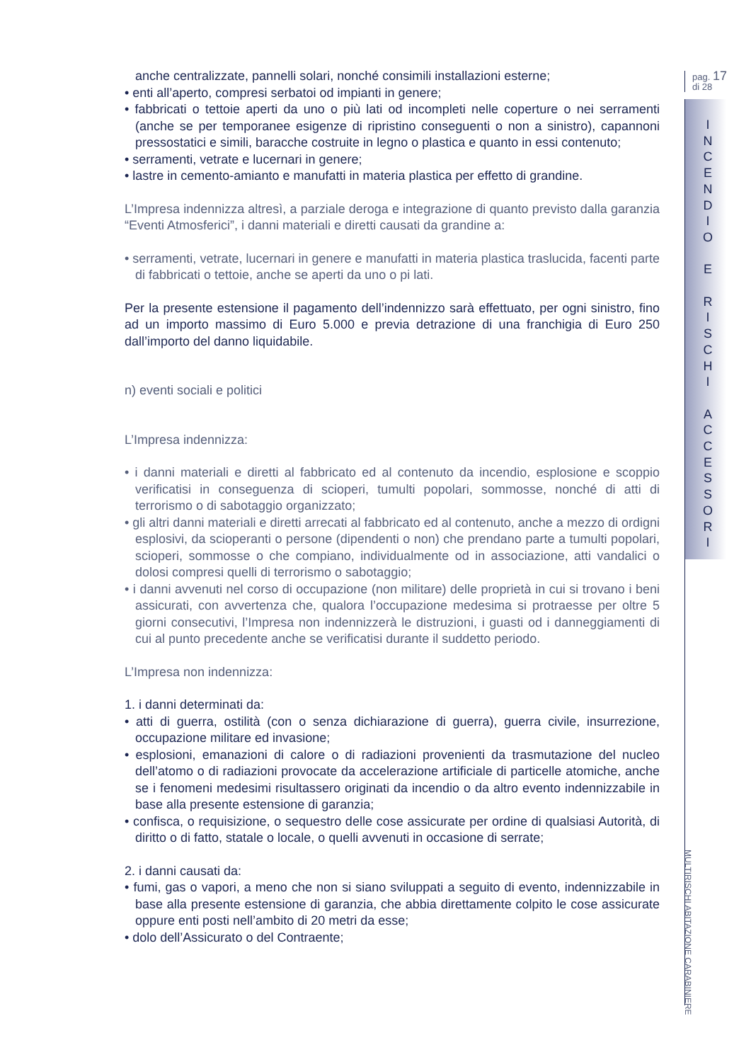pag. 17
di 28
I
N
C
E
N
D
I
O
E
R
I
S
C
H
I
A
C
C
E
S
S
O
R
I
MULTIRISCHI ABITAZIONE CARABINIERE
anche centralizzate, pannelli solari, nonché consimili installazioni esterne;
• enti all’aperto, compresi serbatoi od impianti in genere;
• fabbricati o tettoie aperti da uno o più lati od incompleti nelle coperture o nei serramenti (anche se per temporanee esigenze di ripristino conseguenti o non a sinistro), capannoni pressostatici e simili, baracche costruite in legno o plastica e quanto in essi contenuto;
• serramenti, vetrate e lucernari in genere;
• lastre in cemento-amianto e manufatti in materia plastica per effetto di grandine.
L’Impresa indennizza altresì, a parziale deroga e integrazione di quanto previsto dalla garanzia “Eventi Atmosferici”, i danni materiali e diretti causati da grandine a:
• serramenti, vetrate, lucernari in genere e manufatti in materia plastica traslucida, facenti parte di fabbricati o tettoie, anche se aperti da uno o pi lati.
Per la presente estensione il pagamento dell’indennizzo sarà effettuato, per ogni sinistro, fino ad un importo massimo di Euro 5.000 e previa detrazione di una franchigia di Euro 250 dall’importo del danno liquidabile.
n) eventi sociali e politici
L’Impresa indennizza:
• i danni materiali e diretti al fabbricato ed al contenuto da incendio, esplosione e scoppio verificatisi in conseguenza di scioperi, tumulti popolari, sommosse, nonché di atti di terrorismo o di sabotaggio organizzato;
• gli altri danni materiali e diretti arrecati al fabbricato ed al contenuto, anche a mezzo di ordigni esplosivi, da scioperanti o persone (dipendenti o non) che prendano parte a tumulti popolari, scioperi, sommosse o che compiano, individualmente od in associazione, atti vandalici o dolosi compresi quelli di terrorismo o sabotaggio;
• i danni avvenuti nel corso di occupazione (non militare) delle proprietà in cui si trovano i beni assicurati, con avvertenza che, qualora l’occupazione medesima si protraesse per oltre 5 giorni consecutivi, l’Impresa non indennizzerà le distruzioni, i guasti od i danneggiamenti di cui al punto precedente anche se verificatisi durante il suddetto periodo.
L’Impresa non indennizza:
1. i danni determinati da:
• atti di guerra, ostilità (con o senza dichiarazione di guerra), guerra civile, insurrezione, occupazione militare ed invasione;
• esplosioni, emanazioni di calore o di radiazioni provenienti da trasmutazione del nucleo dell’atomo o di radiazioni provocate da accelerazione artificiale di particelle atomiche, anche se i fenomeni medesimi risultassero originati da incendio o da altro evento indennizzabile in base alla presente estensione di garanzia;
• confisca, o requisizione, o sequestro delle cose assicurate per ordine di qualsiasi Autorità, di diritto o di fatto, statale o locale, o quelli avvenuti in occasione di serrate;
2. i danni causati da:
• fumi, gas o vapori, a meno che non si siano sviluppati a seguito di evento, indennizzabile in base alla presente estensione di garanzia, che abbia direttamente colpito le cose assicurate oppure enti posti nell’ambito di 20 metri da esse;
• dolo dell’Assicurato o del Contraente;